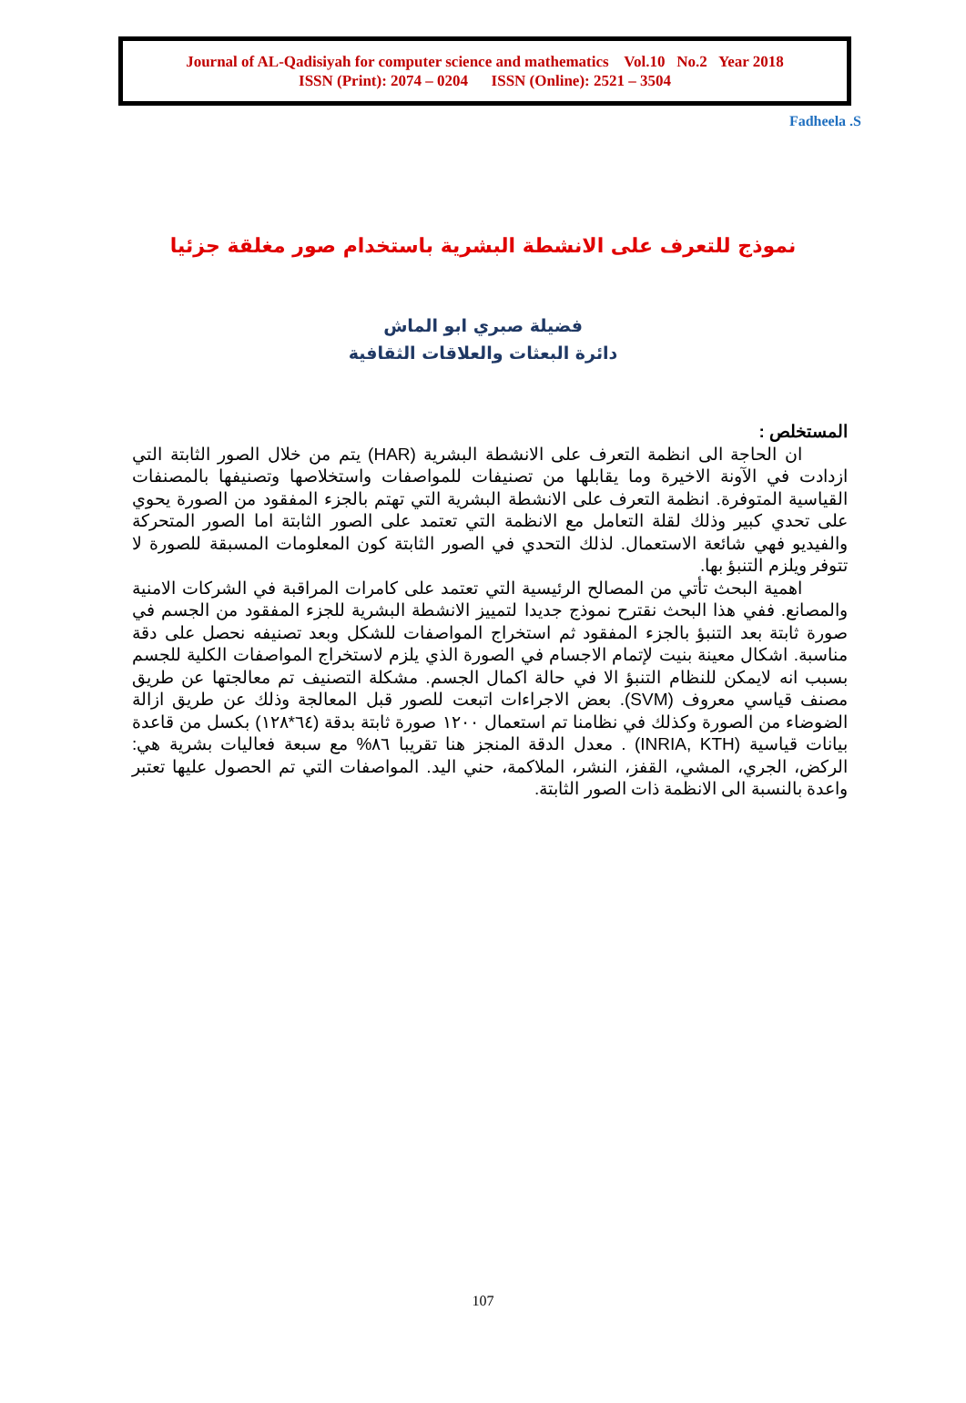Journal of AL-Qadisiyah for computer science and mathematics Vol.10 No.2 Year 2018
ISSN (Print): 2074 – 0204 ISSN (Online): 2521 – 3504
Fadheela .S
نموذج للتعرف على الانشطة البشرية باستخدام صور مغلقة جزئيا
فضيلة صبري ابو الماش
دائرة البعثات والعلاقات الثقافية
المستخلص :
ان الحاجة الى انظمة التعرف على الانشطة البشرية (HAR) يتم من خلال الصور الثابتة التي ازدادت في الآونة الاخيرة وما يقابلها من تصنيفات للمواصفات واستخلاصها وتصنيفها بالمصنفات القياسية المتوفرة. انظمة التعرف على الانشطة البشرية التي تهتم بالجزء المفقود من الصورة يحوي على تحدي كبير وذلك لقلة التعامل مع الانظمة التي تعتمد على الصور الثابتة اما الصور المتحركة والفيديو فهي شائعة الاستعمال. لذلك التحدي في الصور الثابتة كون المعلومات المسبقة للصورة لا تتوفر ويلزم التنبؤ بها.
اهمية البحث تأتي من المصالح الرئيسية التي تعتمد على كامرات المراقبة في الشركات الامنية والمصانع. ففي هذا البحث نقترح نموذج جديدا لتمييز الانشطة البشرية للجزء المفقود من الجسم في صورة ثابتة بعد التنبؤ بالجزء المفقود ثم استخراج المواصفات للشكل وبعد تصنيفه نحصل على دقة مناسبة. اشكال معينة بنيت لإتمام الاجسام في الصورة الذي يلزم لاستخراج المواصفات الكلية للجسم بسبب انه لايمكن للنظام التنبؤ الا في حالة اكمال الجسم. مشكلة التصنيف تم معالجتها عن طريق مصنف قياسي معروف (SVM). بعض الاجراءات اتبعت للصور قبل المعالجة وذلك عن طريق ازالة الضوضاء من الصورة وكذلك في نظامنا تم استعمال ١٢٠٠ صورة ثابتة بدقة (٦٤*١٢٨) بكسل من قاعدة بيانات قياسية (INRIA, KTH) . معدل الدقة المنجز هنا تقريبا ٨٦% مع سبعة فعاليات بشرية هي: الركض، الجري، المشي، القفز، النشر، الملاكمة، حني اليد. المواصفات التي تم الحصول عليها تعتبر واعدة بالنسبة الى الانظمة ذات الصور الثابتة.
107